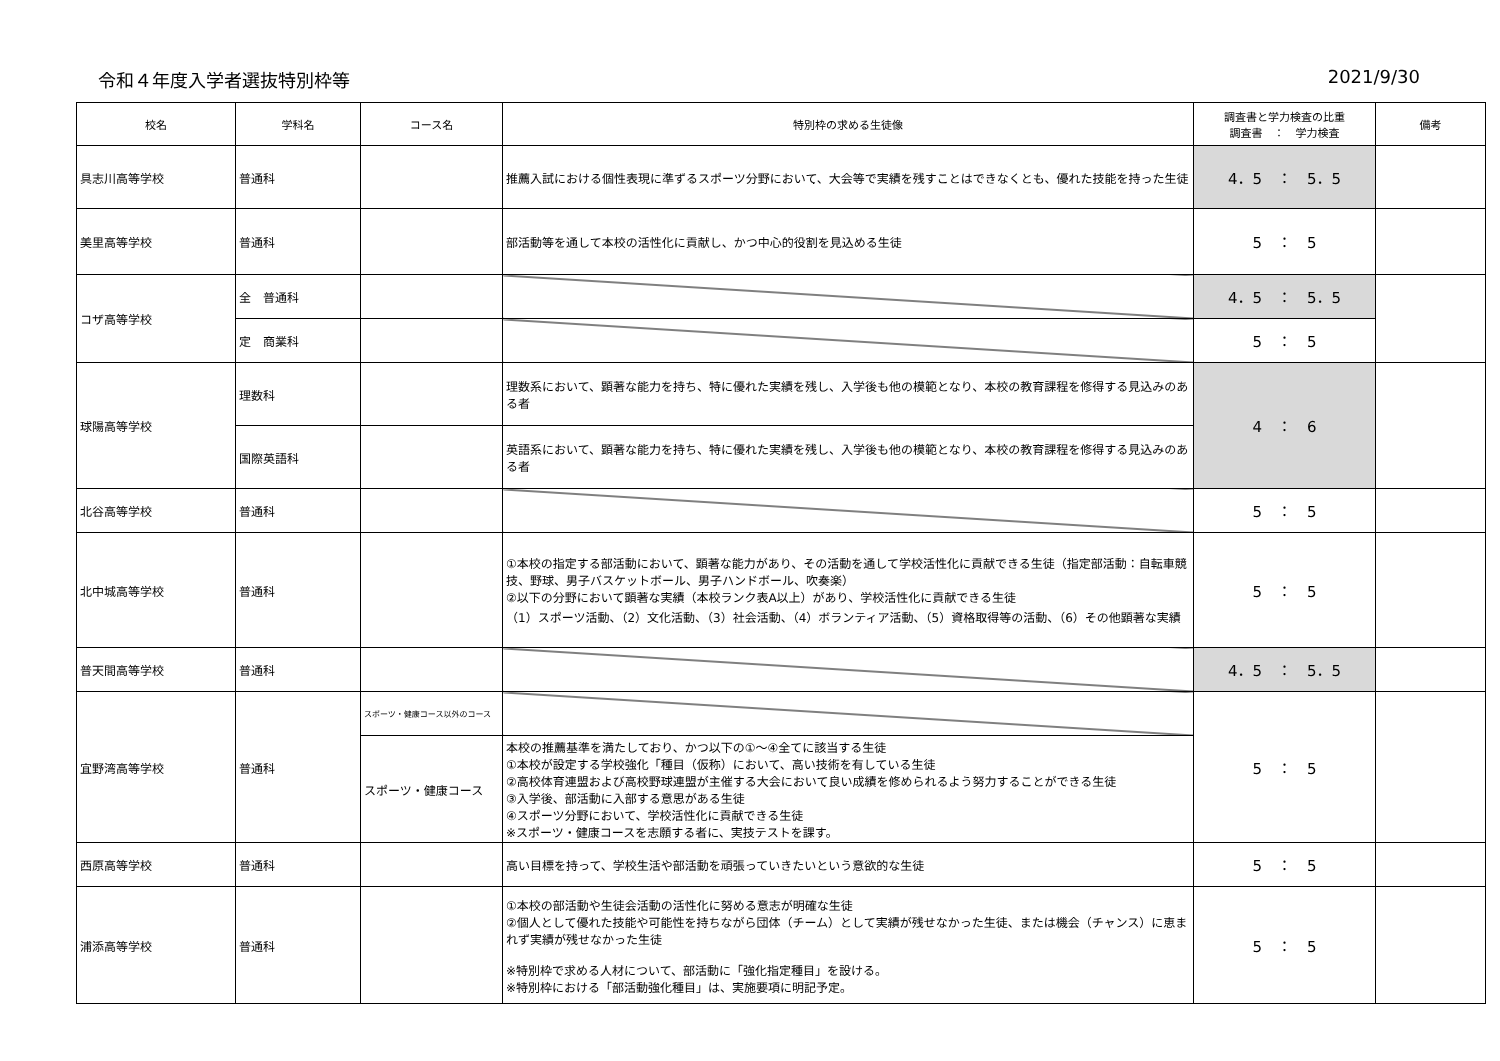令和４年度入学者選抜特別枠等 2021/9/30
| 校名 | 学科名 | コース名 | 特別枠の求める生徒像 | 調査書と学力検査の比重 調査書 ： 学力検査 | 備考 |
| --- | --- | --- | --- | --- | --- |
| 具志川高等学校 | 普通科 | | 推薦入試における個性表現に準ずるスポーツ分野において、大会等で実績を残すことはできなくとも、優れた技能を持った生徒 | 4．5 ： 5．5 | |
| 美里高等学校 | 普通科 | | 部活動等を通して本校の活性化に貢献し、かつ中心的役割を見込める生徒 | 5 ： 5 | |
| コザ高等学校 | 全 普通科 | | | 4．5 ： 5．5 | |
| | 定 商業科 | | | 5 ： 5 | |
| 球陽高等学校 | 理数科 | | 理数系において、顕著な能力を持ち、特に優れた実績を残し、入学後も他の模範となり、本校の教育課程を修得する見込みのある者 | 4 ： 6 | |
| | 国際英語科 | | 英語系において、顕著な能力を持ち、特に優れた実績を残し、入学後も他の模範となり、本校の教育課程を修得する見込みのある者 | | |
| 北谷高等学校 | 普通科 | | | 5 ： 5 | |
| 北中城高等学校 | 普通科 | | ①本校の指定する部活動において、顕著な能力があり、その活動を通して学校活性化に貢献できる生徒（指定部活動：自転車競技、野球、男子バスケットボール、男子ハンドボール、吹奏楽） ②以下の分野において顕著な実績（本校ランク表A以上）があり、学校活性化に貢献できる生徒 （1）スポーツ活動、（2）文化活動、（3）社会活動、（4）ボランティア活動、（5）資格取得等の活動、（6）その他顕著な実績 | 5 ： 5 | |
| 普天間高等学校 | 普通科 | | | 4．5 ： 5．5 | |
| 宜野湾高等学校 | 普通科 | スポーツ・健康コース以外のコース | | 5 ： 5 | |
| | | スポーツ・健康コース | 本校の推薦基準を満たしており、かつ以下の①～④全てに該当する生徒 ①本校が設定する学校強化「種目（仮称）において、高い技術を有している生徒 ②高校体育連盟および高校野球連盟が主催する大会において良い成績を修められるよう努力することができる生徒 ③入学後、部活動に入部する意思がある生徒 ④スポーツ分野において、学校活性化に貢献できる生徒 ※スポーツ・健康コースを志願する者に、実技テストを課す。 | | |
| 西原高等学校 | 普通科 | | 高い目標を持って、学校生活や部活動を頑張っていきたいという意欲的な生徒 | 5 ： 5 | |
| 浦添高等学校 | 普通科 | | ①本校の部活動や生徒会活動の活性化に努める意志が明確な生徒 ②個人として優れた技能や可能性を持ちながら団体（チーム）として実績が残せなかった生徒、または機会（チャンス）に恵まれず実績が残せなかった生徒 ※特別枠で求める人材について、部活動に「強化指定種目」を設ける。 ※特別枠における「部活動強化種目」は、実施要項に明記予定。 | 5 ： 5 | |